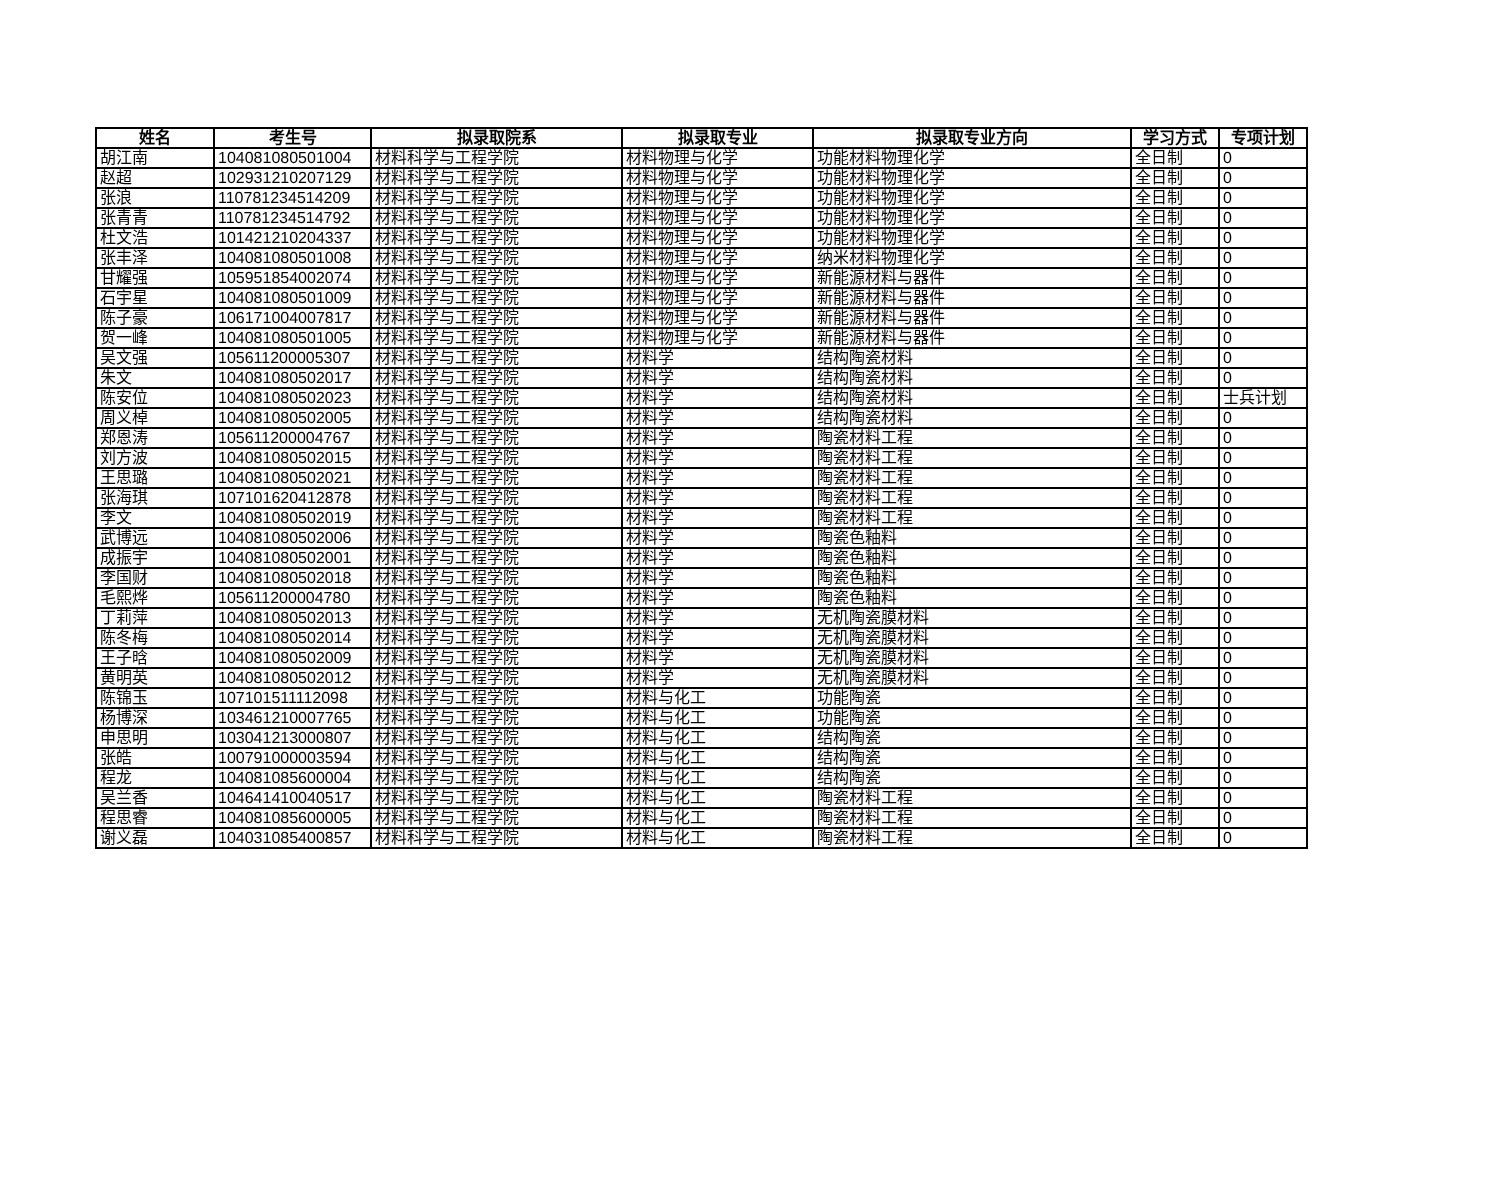| 姓名 | 考生号 | 拟录取院系 | 拟录取专业 | 拟录取专业方向 | 学习方式 | 专项计划 |
| --- | --- | --- | --- | --- | --- | --- |
| 胡江南 | 104081080501004 | 材料科学与工程学院 | 材料物理与化学 | 功能材料物理化学 | 全日制 | 0 |
| 赵超 | 102931210207129 | 材料科学与工程学院 | 材料物理与化学 | 功能材料物理化学 | 全日制 | 0 |
| 张浪 | 110781234514209 | 材料科学与工程学院 | 材料物理与化学 | 功能材料物理化学 | 全日制 | 0 |
| 张青青 | 110781234514792 | 材料科学与工程学院 | 材料物理与化学 | 功能材料物理化学 | 全日制 | 0 |
| 杜文浩 | 101421210204337 | 材料科学与工程学院 | 材料物理与化学 | 功能材料物理化学 | 全日制 | 0 |
| 张丰泽 | 104081080501008 | 材料科学与工程学院 | 材料物理与化学 | 纳米材料物理化学 | 全日制 | 0 |
| 甘耀强 | 105951854002074 | 材料科学与工程学院 | 材料物理与化学 | 新能源材料与器件 | 全日制 | 0 |
| 石宇星 | 104081080501009 | 材料科学与工程学院 | 材料物理与化学 | 新能源材料与器件 | 全日制 | 0 |
| 陈子豪 | 106171004007817 | 材料科学与工程学院 | 材料物理与化学 | 新能源材料与器件 | 全日制 | 0 |
| 贺一峰 | 104081080501005 | 材料科学与工程学院 | 材料物理与化学 | 新能源材料与器件 | 全日制 | 0 |
| 吴文强 | 105611200005307 | 材料科学与工程学院 | 材料学 | 结构陶瓷材料 | 全日制 | 0 |
| 朱文 | 104081080502017 | 材料科学与工程学院 | 材料学 | 结构陶瓷材料 | 全日制 | 0 |
| 陈安位 | 104081080502023 | 材料科学与工程学院 | 材料学 | 结构陶瓷材料 | 全日制 | 士兵计划 |
| 周义棹 | 104081080502005 | 材料科学与工程学院 | 材料学 | 结构陶瓷材料 | 全日制 | 0 |
| 郑恩涛 | 105611200004767 | 材料科学与工程学院 | 材料学 | 陶瓷材料工程 | 全日制 | 0 |
| 刘方波 | 104081080502015 | 材料科学与工程学院 | 材料学 | 陶瓷材料工程 | 全日制 | 0 |
| 王思璐 | 104081080502021 | 材料科学与工程学院 | 材料学 | 陶瓷材料工程 | 全日制 | 0 |
| 张海琪 | 107101620412878 | 材料科学与工程学院 | 材料学 | 陶瓷材料工程 | 全日制 | 0 |
| 李文 | 104081080502019 | 材料科学与工程学院 | 材料学 | 陶瓷材料工程 | 全日制 | 0 |
| 武博远 | 104081080502006 | 材料科学与工程学院 | 材料学 | 陶瓷色釉料 | 全日制 | 0 |
| 成振宇 | 104081080502001 | 材料科学与工程学院 | 材料学 | 陶瓷色釉料 | 全日制 | 0 |
| 李国财 | 104081080502018 | 材料科学与工程学院 | 材料学 | 陶瓷色釉料 | 全日制 | 0 |
| 毛熙烨 | 105611200004780 | 材料科学与工程学院 | 材料学 | 陶瓷色釉料 | 全日制 | 0 |
| 丁莉萍 | 104081080502013 | 材料科学与工程学院 | 材料学 | 无机陶瓷膜材料 | 全日制 | 0 |
| 陈冬梅 | 104081080502014 | 材料科学与工程学院 | 材料学 | 无机陶瓷膜材料 | 全日制 | 0 |
| 王子晗 | 104081080502009 | 材料科学与工程学院 | 材料学 | 无机陶瓷膜材料 | 全日制 | 0 |
| 黄明英 | 104081080502012 | 材料科学与工程学院 | 材料学 | 无机陶瓷膜材料 | 全日制 | 0 |
| 陈锦玉 | 107101511112098 | 材料科学与工程学院 | 材料与化工 | 功能陶瓷 | 全日制 | 0 |
| 杨博深 | 103461210007765 | 材料科学与工程学院 | 材料与化工 | 功能陶瓷 | 全日制 | 0 |
| 申思明 | 103041213000807 | 材料科学与工程学院 | 材料与化工 | 结构陶瓷 | 全日制 | 0 |
| 张皓 | 100791000003594 | 材料科学与工程学院 | 材料与化工 | 结构陶瓷 | 全日制 | 0 |
| 程龙 | 104081085600004 | 材料科学与工程学院 | 材料与化工 | 结构陶瓷 | 全日制 | 0 |
| 吴兰香 | 104641410040517 | 材料科学与工程学院 | 材料与化工 | 陶瓷材料工程 | 全日制 | 0 |
| 程思睿 | 104081085600005 | 材料科学与工程学院 | 材料与化工 | 陶瓷材料工程 | 全日制 | 0 |
| 谢义磊 | 104031085400857 | 材料科学与工程学院 | 材料与化工 | 陶瓷材料工程 | 全日制 | 0 |